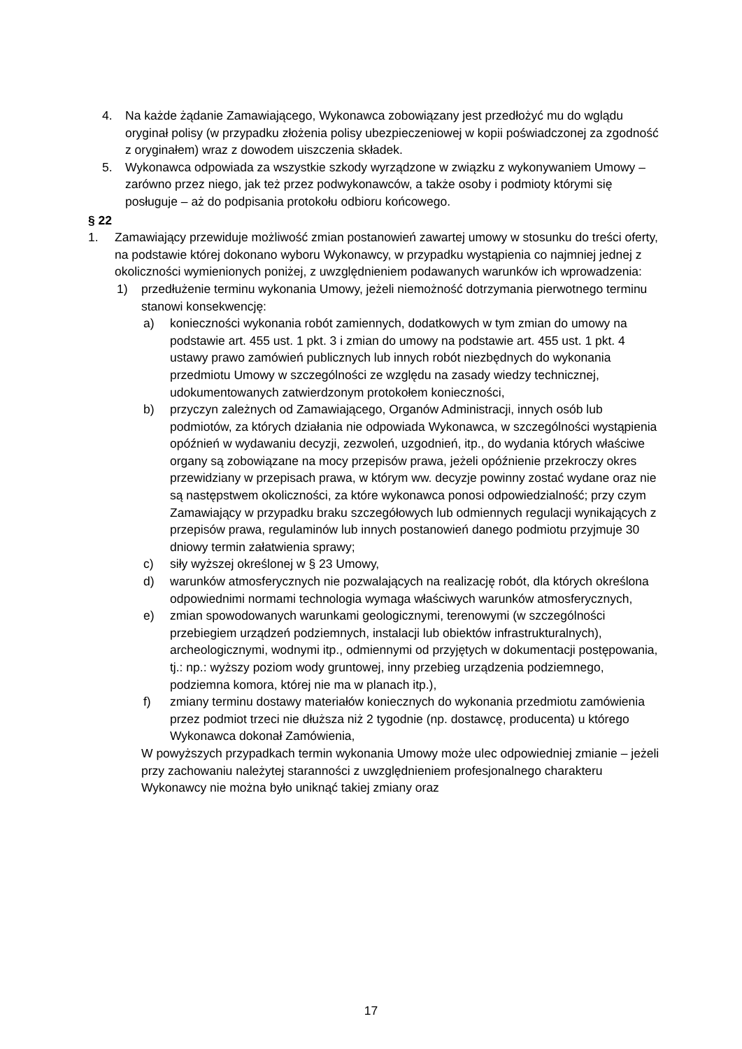4. Na każde żądanie Zamawiającego, Wykonawca zobowiązany jest przedłożyć mu do wglądu oryginał polisy (w przypadku złożenia polisy ubezpieczeniowej w kopii poświadczonej za zgodność z oryginałem) wraz z dowodem uiszczenia składek.
5. Wykonawca odpowiada za wszystkie szkody wyrządzone w związku z wykonywaniem Umowy – zarówno przez niego, jak też przez podwykonawców, a także osoby i podmioty którymi się posługuje – aż do podpisania protokołu odbioru końcowego.
§ 22
1. Zamawiający przewiduje możliwość zmian postanowień zawartej umowy w stosunku do treści oferty, na podstawie której dokonano wyboru Wykonawcy, w przypadku wystąpienia co najmniej jednej z okoliczności wymienionych poniżej, z uwzględnieniem podawanych warunków ich wprowadzenia:
1) przedłużenie terminu wykonania Umowy, jeżeli niemożność dotrzymania pierwotnego terminu stanowi konsekwencję:
a) konieczności wykonania robót zamiennych, dodatkowych w tym zmian do umowy na podstawie art. 455 ust. 1 pkt. 3 i zmian do umowy na podstawie art. 455 ust. 1 pkt. 4 ustawy prawo zamówień publicznych lub innych robót niezbędnych do wykonania przedmiotu Umowy w szczególności ze względu na zasady wiedzy technicznej, udokumentowanych zatwierdzonym protokołem konieczności,
b) przyczyn zależnych od Zamawiającego, Organów Administracji, innych osób lub podmiotów, za których działania nie odpowiada Wykonawca, w szczególności wystąpienia opóźnień w wydawaniu decyzji, zezwoleń, uzgodnień, itp., do wydania których właściwe organy są zobowiązane na mocy przepisów prawa, jeżeli opóźnienie przekroczy okres przewidziany w przepisach prawa, w którym ww. decyzje powinny zostać wydane oraz nie są następstwem okoliczności, za które wykonawca ponosi odpowiedzialność; przy czym Zamawiający w przypadku braku szczegółowych lub odmiennych regulacji wynikających z przepisów prawa, regulaminów lub innych postanowień danego podmiotu przyjmuje 30 dniowy termin załatwienia sprawy;
c) siły wyższej określonej w § 23 Umowy,
d) warunków atmosferycznych nie pozwalających na realizację robót, dla których określona odpowiednimi normami technologia wymaga właściwych warunków atmosferycznych,
e) zmian spowodowanych warunkami geologicznymi, terenowymi (w szczególności przebiegiem urządzeń podziemnych, instalacji lub obiektów infrastrukturalnych), archeologicznymi, wodnymi itp., odmiennymi od przyjętych w dokumentacji postępowania, tj.: np.: wyższy poziom wody gruntowej, inny przebieg urządzenia podziemnego, podziemna komora, której nie ma w planach itp.),
f) zmiany terminu dostawy materiałów koniecznych do wykonania przedmiotu zamówienia przez podmiot trzeci nie dłuższa niż 2 tygodnie (np. dostawcę, producenta) u którego Wykonawca dokonał Zamówienia,
W powyższych przypadkach termin wykonania Umowy może ulec odpowiedniej zmianie – jeżeli przy zachowaniu należytej staranności z uwzględnieniem profesjonalnego charakteru Wykonawcy nie można było uniknąć takiej zmiany oraz
17